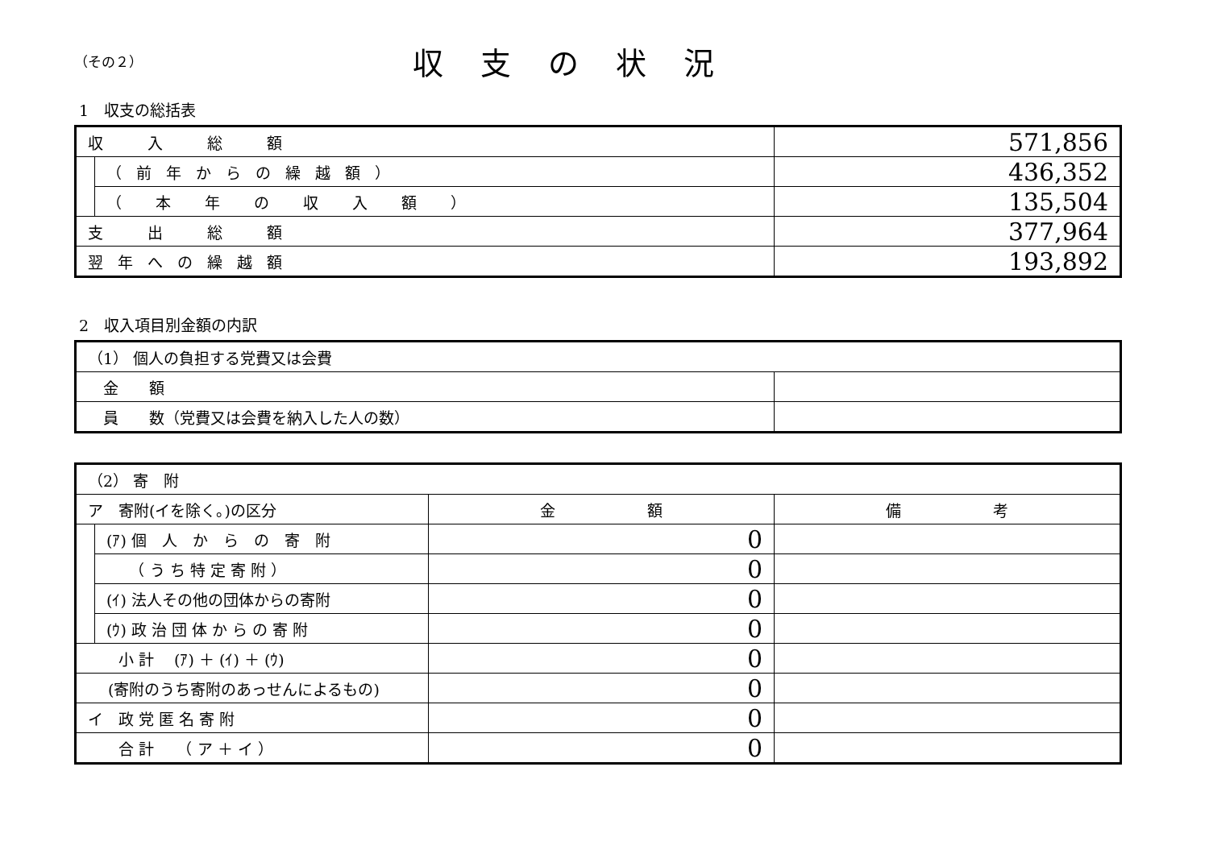（その２）
収支の状況
1　収支の総括表
| 収 入 総 額 | | 571,856 |
| | （前年からの繰越額） | 436,352 |
| | （ 本 年 の 収 入 額 ） | 135,504 |
| 支 出 総 額 | | 377,964 |
| 翌年への繰越額 | | 193,892 |
2　収入項目別金額の内訳
| （1） 個人の負担する党費又は会費 | |
| 金 額 | |
| 員 数（党費又は会費を納入した人の数） | |
| （2） 寄 附 | | | |
| ア 寄附(イを除く。)の区分 | | 金 額 | 備 考 |
| | (ｱ) 個 人 か ら の 寄 附 | 0 | |
| | （ う ち 特 定 寄 附 ） | 0 | |
| | (ｲ) 法人その他の団体からの寄附 | 0 | |
| | (ｳ) 政 治 団 体 か ら の 寄 附 | 0 | |
| 小 計 (ｱ) ＋ (ｲ) ＋ (ｳ) | | 0 | |
| (寄附のうち寄附のあっせんによるもの) | | 0 | |
| イ 政 党 匿 名 寄 附 | | 0 | |
| 合 計 （ ア ＋ イ ） | | 0 | |